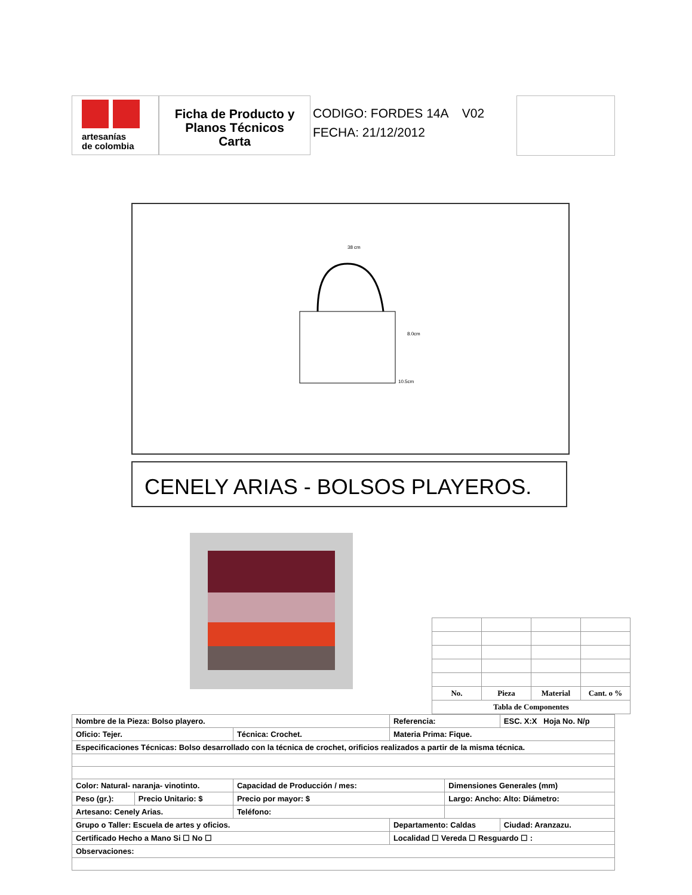artesanías
de colombia
Ficha de Producto y
Planos Técnicos
Carta
CODIGO: FORDES 14A V02
FECHA: 21/12/2012
38 cm
8.0cm
10.5cm
CENELY ARIAS - BOLSOS PLAYEROS.
| No. | Pieza | Material | Cant. o % |
| Tabla de Componentes | | | |
| Nombre de la Pieza: Bolso playero. | | | Referencia: | | ESC. X:X Hoja No. N/p |
| Oficio: Tejer. | | Técnica: Crochet. | Materia Prima: Fique. | | |
| Especificaciones Técnicas: Bolso desarrollado con la técnica de crochet, orificios realizados a partir de la misma técnica. | | | | | |
| Color: Natural- naranja- vinotinto. | | Capacidad de Producción / mes: | | Dimensiones Generales (mm) | |
| Peso (gr.): | Precio Unitario: $ | Precio por mayor: $ | | Largo: Ancho: Alto: Diámetro: | |
| Artesano: Cenely Arias. | | Teléfono: | | | |
| Grupo o Taller: Escuela de artes y oficios. | | | Departamento: Caldas | | Ciudad: Aranzazu. |
| Certificado Hecho a Mano Si ☐ No ☐ | | | Localidad ☐ Vereda ☐ Resguardo ☐ : | | |
| Observaciones: | | | | | |